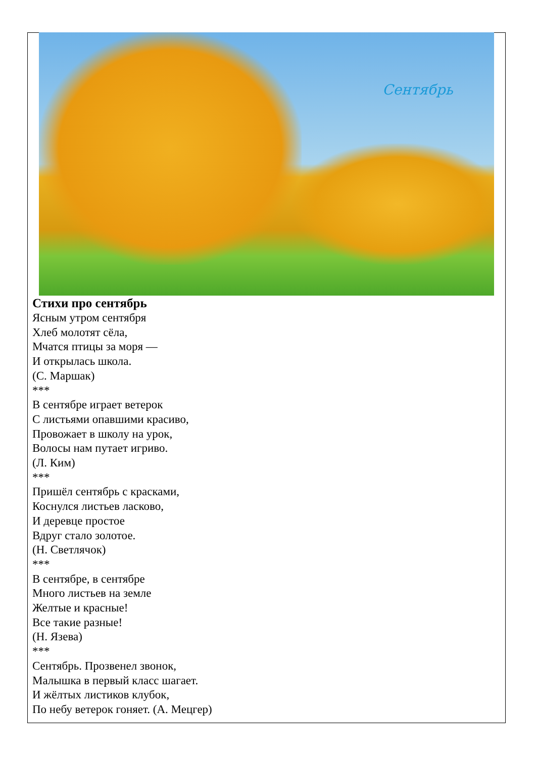Сентябрь
Стихи про сентябрь
Ясным утром сентября
Хлеб молотят сёла,
Мчатся птицы за моря —
И открылась школа.
(С. Маршак)
***
В сентябре играет ветерок
С листьями опавшими красиво,
Провожает в школу на урок,
Волосы нам путает игриво.
(Л. Ким)
***
Пришёл сентябрь с красками,
Коснулся листьев ласково,
И деревце простое
Вдруг стало золотое.
(Н. Светлячок)
***
В сентябре, в сентябре
Много листьев на земле
Желтые и красные!
Все такие разные!
(Н. Язева)
***
Сентябрь. Прозвенел звонок,
Малышка в первый класс шагает.
И жёлтых листиков клубок,
По небу ветерок гоняет. (А. Мецгер)